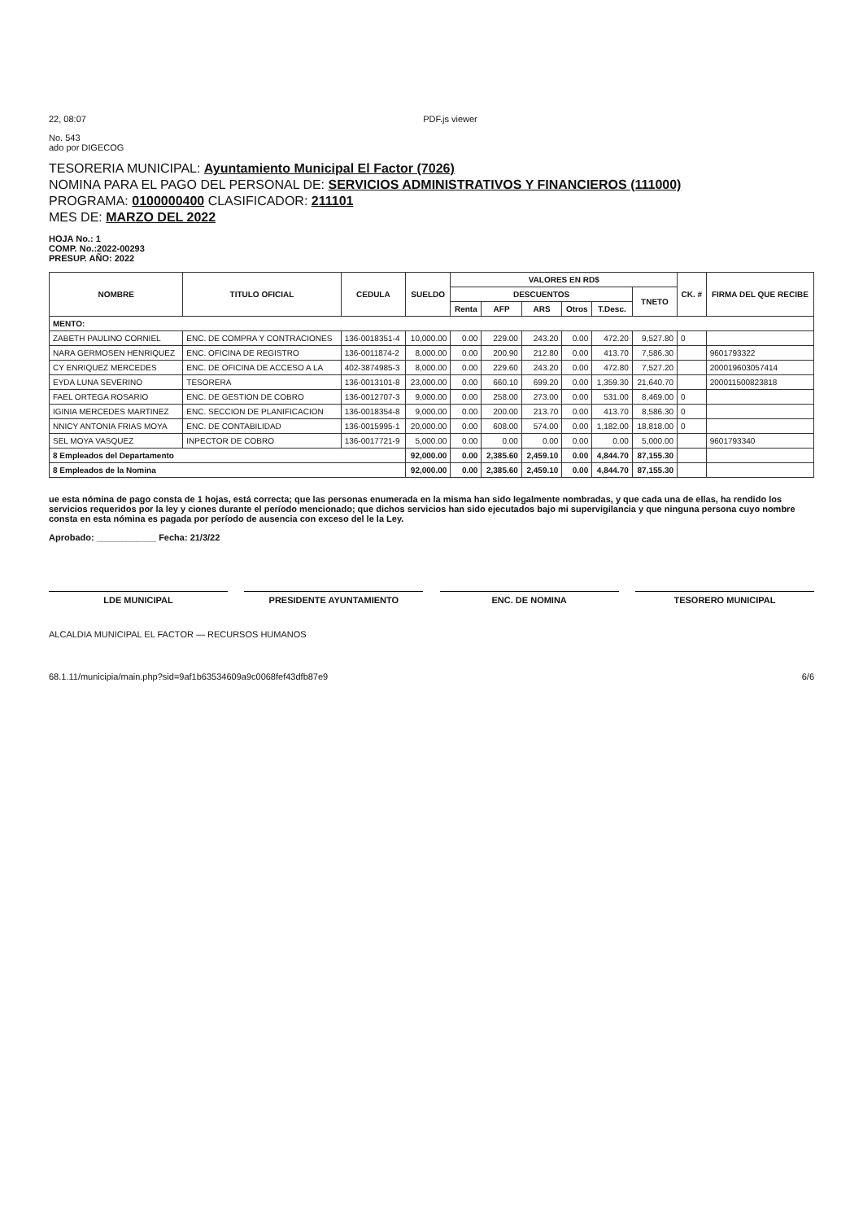22, 08:07 PDF.js viewer
No. 543
ado por DIGECOG
TESORERIA MUNICIPAL: Ayuntamiento Municipal El Factor (7026)
NOMINA PARA EL PAGO DEL PERSONAL DE: SERVICIOS ADMINISTRATIVOS Y FINANCIEROS (111000)
PROGRAMA: 0100000400 CLASIFICADOR: 211101
MES DE: MARZO DEL 2022
HOJA No.: 1
COMP. No.:2022-00293
PRESUP. AÑO: 2022
| NOMBRE | TITULO OFICIAL | CEDULA | SUELDO | VALORES EN RD$ | | | | | | CK. # | FIRMA DEL QUE RECIBE |
| --- | --- | --- | --- | --- | --- | --- | --- | --- | --- | --- | --- |
| | | | | DESCUENTOS | | | | | TNETO | | |
| | | | | Renta | AFP | ARS | Otros | T.Desc. | | | |
| MENTO: | | | | | | | | | | | |
| ZABETH PAULINO CORNIEL | ENC. DE COMPRA Y CONTRACIONES | 136-0018351-4 | 10,000.00 | 0.00 | 229.00 | 243.20 | 0.00 | 472.20 | 9,527.80 | 0 | |
| NARA GERMOSEN HENRIQUEZ | ENC. OFICINA DE REGISTRO | 136-0011874-2 | 8,000.00 | 0.00 | 200.90 | 212.80 | 0.00 | 413.70 | 7,586.30 | | 9601793322 |
| CY ENRIQUEZ MERCEDES | ENC. DE OFICINA DE ACCESO A LA | 402-3874985-3 | 8,000.00 | 0.00 | 229.60 | 243.20 | 0.00 | 472.80 | 7,527.20 | | 200019603057414 |
| EYDA LUNA SEVERINO | TESORERA | 136-0013101-8 | 23,000.00 | 0.00 | 660.10 | 699.20 | 0.00 | 1,359.30 | 21,640.70 | | 200011500823818 |
| FAEL ORTEGA ROSARIO | ENC. DE GESTION DE COBRO | 136-0012707-3 | 9,000.00 | 0.00 | 258.00 | 273.00 | 0.00 | 531.00 | 8,469.00 | 0 | |
| IGINIA MERCEDES MARTINEZ | ENC. SECCION DE PLANIFICACION | 136-0018354-8 | 9,000.00 | 0.00 | 200.00 | 213.70 | 0.00 | 413.70 | 8,586.30 | 0 | |
| NNICY ANTONIA FRIAS MOYA | ENC. DE CONTABILIDAD | 136-0015995-1 | 20,000.00 | 0.00 | 608.00 | 574.00 | 0.00 | 1,182.00 | 18,818.00 | 0 | |
| SEL MOYA VASQUEZ | INPECTOR DE COBRO | 136-0017721-9 | 5,000.00 | 0.00 | 0.00 | 0.00 | 0.00 | 0.00 | 5,000.00 | | 9601793340 |
| 8 Empleados del Departamento | | | 92,000.00 | 0.00 | 2,385.60 | 2,459.10 | 0.00 | 4,844.70 | 87,155.30 | | |
| 8 Empleados de la Nomina | | | 92,000.00 | 0.00 | 2,385.60 | 2,459.10 | 0.00 | 4,844.70 | 87,155.30 | | |
ue esta nómina de pago consta de 1 hojas, está correcta; que las personas enumerada en la misma han sido legalmente nombradas, y que cada una de ellas, ha rendido los servicios requeridos por la ley y ciones durante el período mencionado; que dichos servicios han sido ejecutados bajo mi supervigilancia y que ninguna persona cuyo nombre consta en esta nómina es pagada por período de ausencia con exceso del le la Ley.
Aprobado: ____________ Fecha: 21/3/22
LDE MUNICIPAL PRESIDENTE AYUNTAMIENTO ENC. DE NOMINA TESORERO MUNICIPAL
ALCALDIA MUNICIPAL EL FACTOR — RECURSOS HUMANOS
68.1.11/municipia/main.php?sid=9af1b63534609a9c0068fef43dfb87e9 6/6